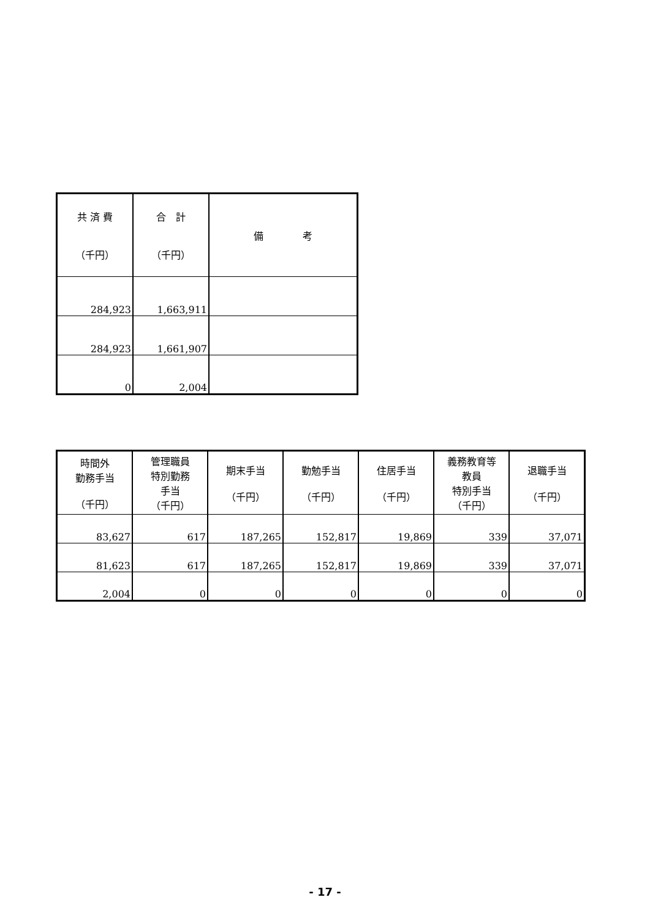| 共 済 費 （千円） | 合 計 （千円） | 備 考 |
| --- | --- | --- |
| 284,923 | 1,663,911 | |
| 284,923 | 1,661,907 | |
| 0 | 2,004 | |
| 時間外 勤務手当 （千円） | 管理職員 特別勤務 手当 （千円） | 期末手当 （千円） | 勤勉手当 （千円） | 住居手当 （千円） | 義務教育等 教員 特別手当 （千円） | 退職手当 （千円） |
| --- | --- | --- | --- | --- | --- | --- |
| 83,627 | 617 | 187,265 | 152,817 | 19,869 | 339 | 37,071 |
| 81,623 | 617 | 187,265 | 152,817 | 19,869 | 339 | 37,071 |
| 2,004 | 0 | 0 | 0 | 0 | 0 | 0 |
- 17 -